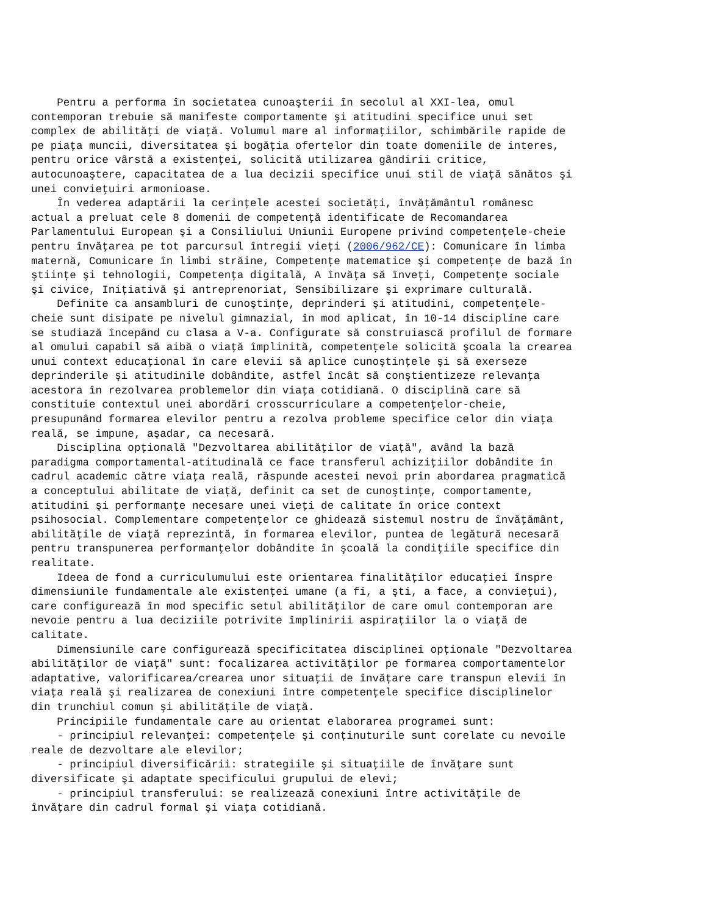Pentru a performa în societatea cunoaşterii în secolul al XXI-lea, omul contemporan trebuie să manifeste comportamente şi atitudini specifice unui set complex de abilităţi de viaţă. Volumul mare al informaţiilor, schimbările rapide de pe piaţa muncii, diversitatea şi bogăţia ofertelor din toate domeniile de interes, pentru orice vârstă a existenţei, solicită utilizarea gândirii critice, autocunoaştere, capacitatea de a lua decizii specifice unui stil de viaţă sănătos şi unei convieţuiri armonioase. În vederea adaptării la cerinţele acestei societăţi, învăţământul românesc actual a preluat cele 8 domenii de competenţă identificate de Recomandarea Parlamentului European şi a Consiliului Uniunii Europene privind competenţele-cheie pentru învăţarea pe tot parcursul întregii vieţi (2006/962/CE): Comunicare în limba maternă, Comunicare în limbi străine, Competenţe matematice şi competenţe de bază în ştiinţe şi tehnologii, Competenţa digitală, A învăţa să înveţi, Competenţe sociale şi civice, Iniţiativă şi antreprenoriat, Sensibilizare şi exprimare culturală. Definite ca ansambluri de cunoştinţe, deprinderi şi atitudini, competenţele- cheie sunt disipate pe nivelul gimnazial, în mod aplicat, în 10-14 discipline care se studiază începând cu clasa a V-a. Configurate să construiască profilul de formare al omului capabil să aibă o viaţă împlinită, competenţele solicită şcoala la crearea unui context educaţional în care elevii să aplice cunoştinţele şi să exerseze deprinderile şi atitudinile dobândite, astfel încât să conştientizeze relevanţa acestora în rezolvarea problemelor din viaţa cotidiană. O disciplină care să constituie contextul unei abordări crosscurriculare a competenţelor-cheie, presupunând formarea elevilor pentru a rezolva probleme specifice celor din viaţa reală, se impune, aşadar, ca necesară. Disciplina opţională "Dezvoltarea abilităţilor de viaţă", având la bază paradigma comportamental-atitudinală ce face transferul achiziţiilor dobândite în cadrul academic către viaţa reală, răspunde acestei nevoi prin abordarea pragmatică a conceptului abilitate de viaţă, definit ca set de cunoştinţe, comportamente, atitudini şi performanţe necesare unei vieţi de calitate în orice context psihosocial. Complementare competenţelor ce ghidează sistemul nostru de învăţământ, abilităţile de viaţă reprezintă, în formarea elevilor, puntea de legătură necesară pentru transpunerea performanţelor dobândite în şcoală la condiţiile specifice din realitate. Ideea de fond a curriculumului este orientarea finalităţilor educaţiei înspre dimensiunile fundamentale ale existenţei umane (a fi, a şti, a face, a convieţui), care configurează în mod specific setul abilităţilor de care omul contemporan are nevoie pentru a lua deciziile potrivite împlinirii aspiraţiilor la o viaţă de calitate. Dimensiunile care configurează specificitatea disciplinei opţionale "Dezvoltarea abilităţilor de viaţă" sunt: focalizarea activităţilor pe formarea comportamentelor adaptative, valorificarea/crearea unor situaţii de învăţare care transpun elevii în viaţa reală şi realizarea de conexiuni între competenţele specifice disciplinelor din trunchiul comun şi abilităţile de viaţă. Principiile fundamentale care au orientat elaborarea programei sunt: - principiul relevanţei: competenţele şi conţinuturile sunt corelate cu nevoile reale de dezvoltare ale elevilor; - principiul diversificării: strategiile şi situaţiile de învăţare sunt diversificate şi adaptate specificului grupului de elevi; - principiul transferului: se realizează conexiuni între activităţile de învăţare din cadrul formal şi viaţa cotidiană.